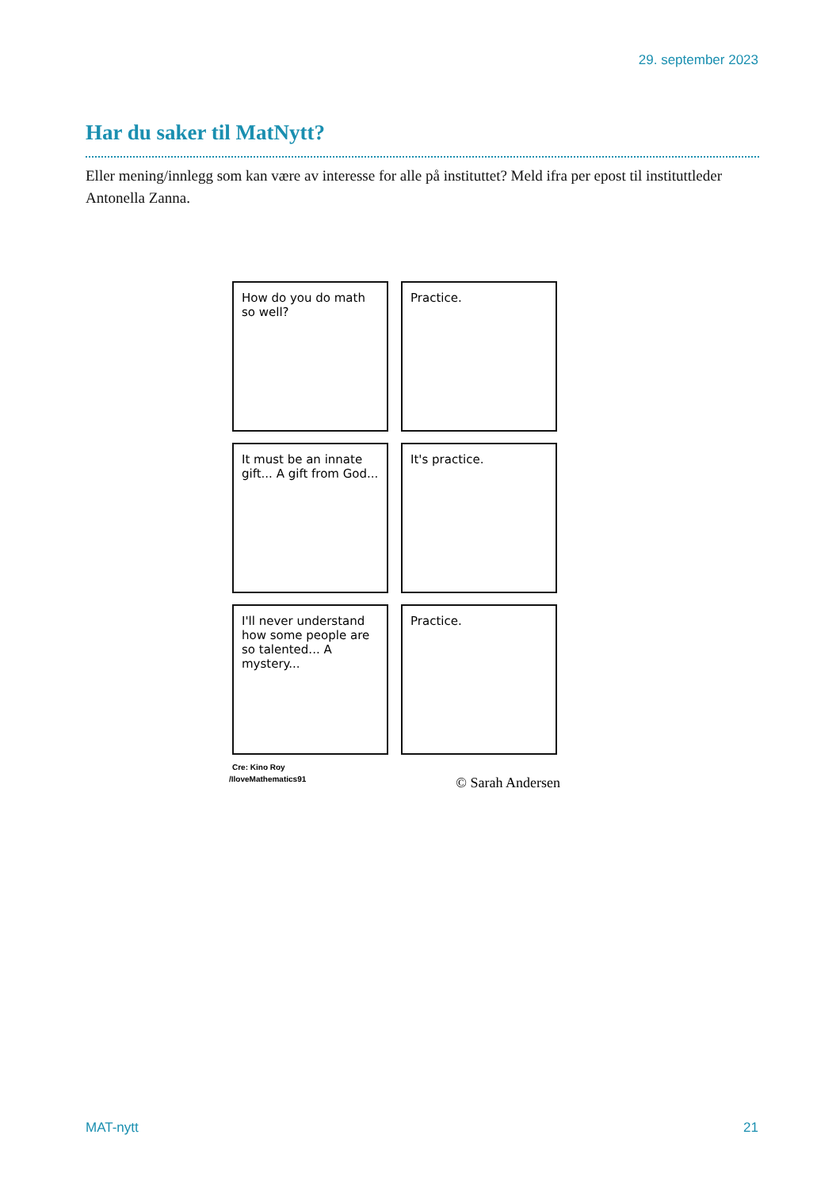29. september 2023
Har du saker til MatNytt?
Eller mening/innlegg som kan være av interesse for alle på instituttet? Meld ifra per epost til instituttleder Antonella Zanna.
How do you do math so well?
Practice.
It must be an innate gift... A gift from God...
It's practice.
I'll never understand how some people are so talented... A mystery...
Practice.
Cre: Kino Roy
/IloveMathematics91 © Sarah Andersen
MAT-nytt 21